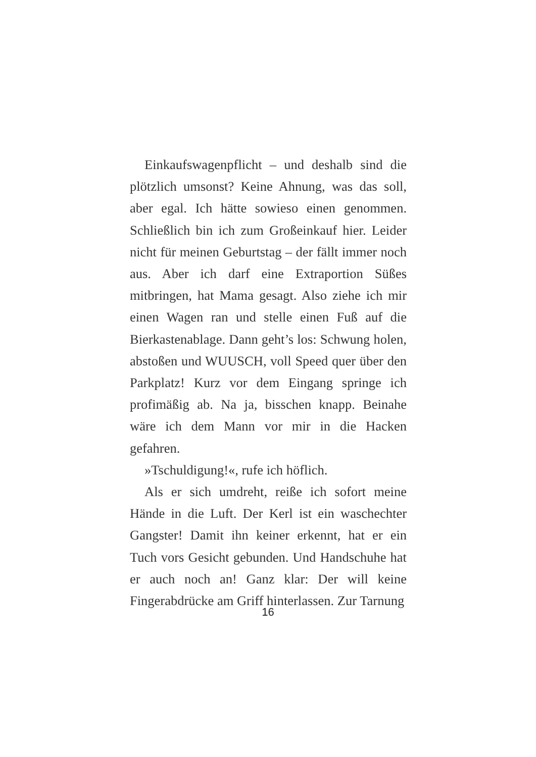Einkaufswagenpflicht – und deshalb sind die plötzlich umsonst? Keine Ahnung, was das soll, aber egal. Ich hätte sowieso einen genommen. Schließlich bin ich zum Großeinkauf hier. Leider nicht für meinen Geburtstag – der fällt immer noch aus. Aber ich darf eine Extraportion Süßes mitbringen, hat Mama gesagt. Also ziehe ich mir einen Wagen ran und stelle einen Fuß auf die Bierkastenablage. Dann geht’s los: Schwung holen, abstoßen und WUUSCH, voll Speed quer über den Parkplatz! Kurz vor dem Eingang springe ich profimäßig ab. Na ja, bisschen knapp. Beinahe wäre ich dem Mann vor mir in die Hacken gefahren.
»Tschuldigung!«, rufe ich höflich.
Als er sich umdreht, reiße ich sofort meine Hände in die Luft. Der Kerl ist ein waschechter Gangster! Damit ihn keiner erkennt, hat er ein Tuch vors Gesicht gebunden. Und Handschuhe hat er auch noch an! Ganz klar: Der will keine Fingerabdrücke am Griff hinterlassen. Zur Tarnung
16